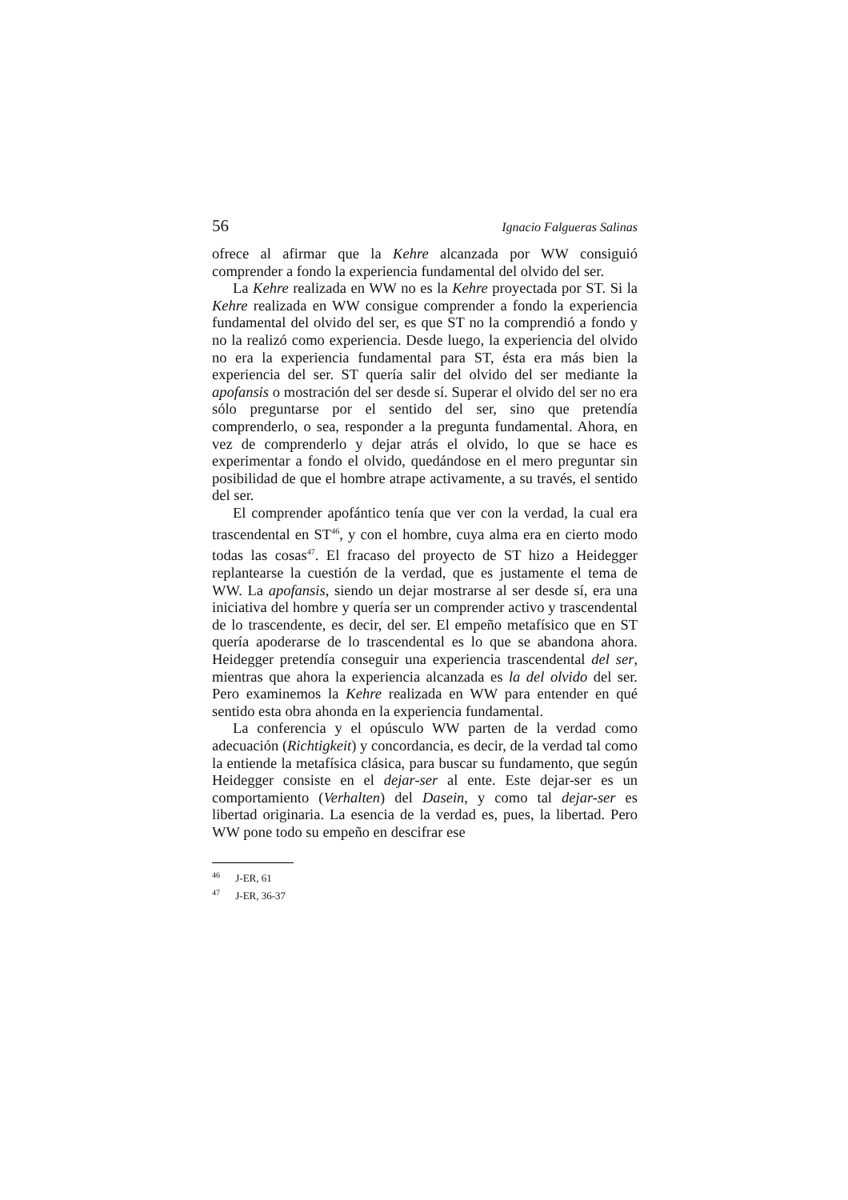56 Ignacio Falgueras Salinas
ofrece al afirmar que la Kehre alcanzada por WW consiguió comprender a fondo la experiencia fundamental del olvido del ser.
La Kehre realizada en WW no es la Kehre proyectada por ST. Si la Kehre realizada en WW consigue comprender a fondo la experiencia fundamental del olvido del ser, es que ST no la comprendió a fondo y no la realizó como experiencia. Desde luego, la experiencia del olvido no era la experiencia fundamental para ST, ésta era más bien la experiencia del ser. ST quería salir del olvido del ser mediante la apofansis o mostración del ser desde sí. Superar el olvido del ser no era sólo preguntarse por el sentido del ser, sino que pretendía comprenderlo, o sea, responder a la pregunta fundamental. Ahora, en vez de comprenderlo y dejar atrás el olvido, lo que se hace es experimentar a fondo el olvido, quedándose en el mero preguntar sin posibilidad de que el hombre atrape activamente, a su través, el sentido del ser.
El comprender apofántico tenía que ver con la verdad, la cual era trascendental en ST<sup>46</sup>, y con el hombre, cuya alma era en cierto modo todas las cosas<sup>47</sup>. El fracaso del proyecto de ST hizo a Heidegger replantearse la cuestión de la verdad, que es justamente el tema de WW. La apofansis, siendo un dejar mostrarse al ser desde sí, era una iniciativa del hombre y quería ser un comprender activo y trascendental de lo trascendente, es decir, del ser. El empeño metafísico que en ST quería apoderarse de lo trascendental es lo que se abandona ahora. Heidegger pretendía conseguir una experiencia trascendental del ser, mientras que ahora la experiencia alcanzada es la del olvido del ser. Pero examinemos la Kehre realizada en WW para entender en qué sentido esta obra ahonda en la experiencia fundamental.
La conferencia y el opúsculo WW parten de la verdad como adecuación (Richtigkeit) y concordancia, es decir, de la verdad tal como la entiende la metafísica clásica, para buscar su fundamento, que según Heidegger consiste en el dejar-ser al ente. Este dejar-ser es un comportamiento (Verhalten) del Dasein, y como tal dejar-ser es libertad originaria. La esencia de la verdad es, pues, la libertad. Pero WW pone todo su empeño en descifrar ese
<sup>46</sup> J-ER, 61
<sup>47</sup> J-ER, 36-37